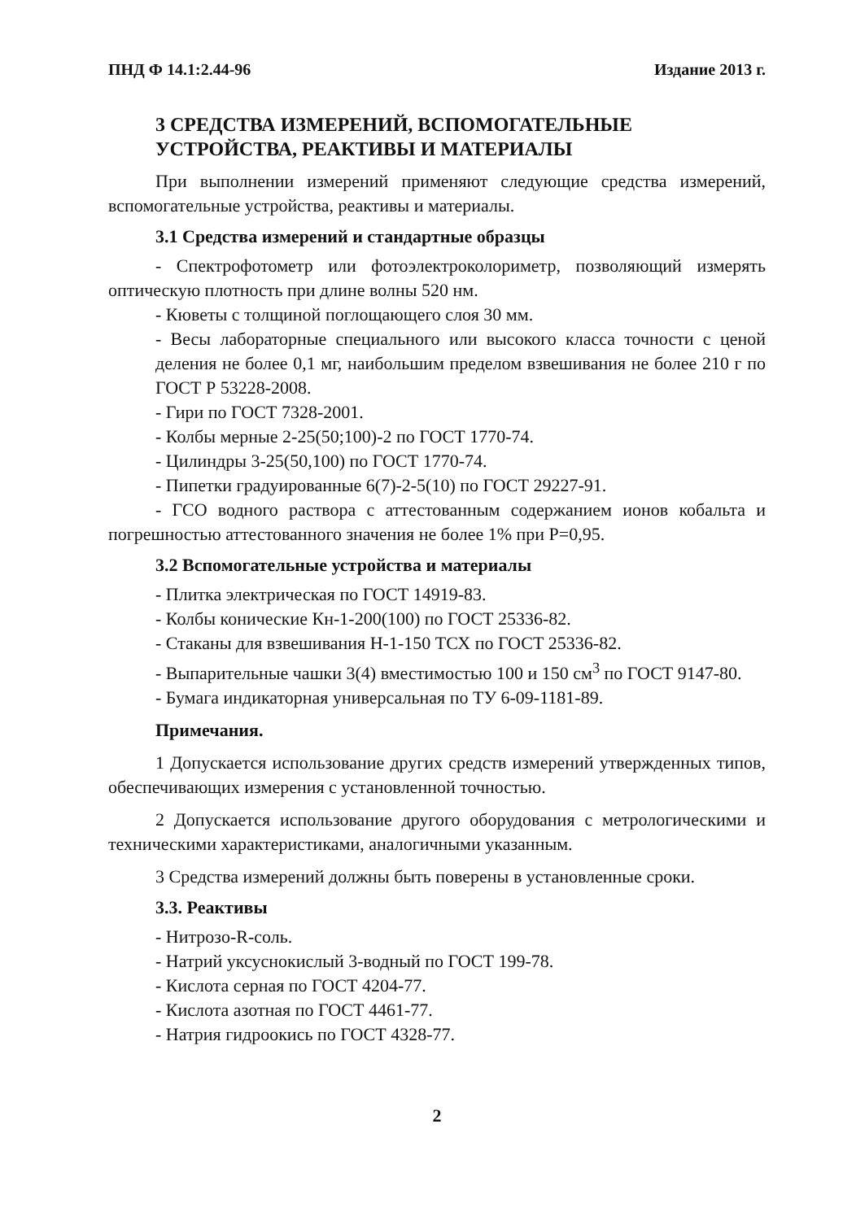ПНД Ф 14.1:2.44-96 Издание 2013 г.
3 СРЕДСТВА ИЗМЕРЕНИЙ, ВСПОМОГАТЕЛЬНЫЕ
УСТРОЙСТВА, РЕАКТИВЫ И МАТЕРИАЛЫ
При выполнении измерений применяют следующие средства измерений, вспомогательные устройства, реактивы и материалы.
3.1 Средства измерений и стандартные образцы
- Спектрофотометр или фотоэлектроколориметр, позволяющий измерять оптическую плотность при длине волны 520 нм.
- Кюветы с толщиной поглощающего слоя 30 мм.
- Весы лабораторные специального или высокого класса точности с ценой деления не более 0,1 мг, наибольшим пределом взвешивания не более 210 г по ГОСТ Р 53228-2008.
- Гири по ГОСТ 7328-2001.
- Колбы мерные 2-25(50;100)-2 по ГОСТ 1770-74.
- Цилиндры 3-25(50,100) по ГОСТ 1770-74.
- Пипетки градуированные 6(7)-2-5(10) по ГОСТ 29227-91.
- ГСО водного раствора с аттестованным содержанием ионов кобальта и погрешностью аттестованного значения не более 1% при Р=0,95.
3.2 Вспомогательные устройства и материалы
- Плитка электрическая по ГОСТ 14919-83.
- Колбы конические Кн-1-200(100) по ГОСТ 25336-82.
- Стаканы для взвешивания Н-1-150 ТСХ по ГОСТ 25336-82.
- Выпарительные чашки 3(4) вместимостью 100 и 150 см<sup>3</sup> по ГОСТ 9147-80.
- Бумага индикаторная универсальная по ТУ 6-09-1181-89.
Примечания.
1 Допускается использование других средств измерений утвержденных типов, обеспечивающих измерения с установленной точностью.
2 Допускается использование другого оборудования с метрологическими и техническими характеристиками, аналогичными указанным.
3 Средства измерений должны быть поверены в установленные сроки.
3.3. Реактивы
- Нитрозо-R-соль.
- Натрий уксуснокислый 3-водный по ГОСТ 199-78.
- Кислота серная по ГОСТ 4204-77.
- Кислота азотная по ГОСТ 4461-77.
- Натрия гидроокись по ГОСТ 4328-77.
2